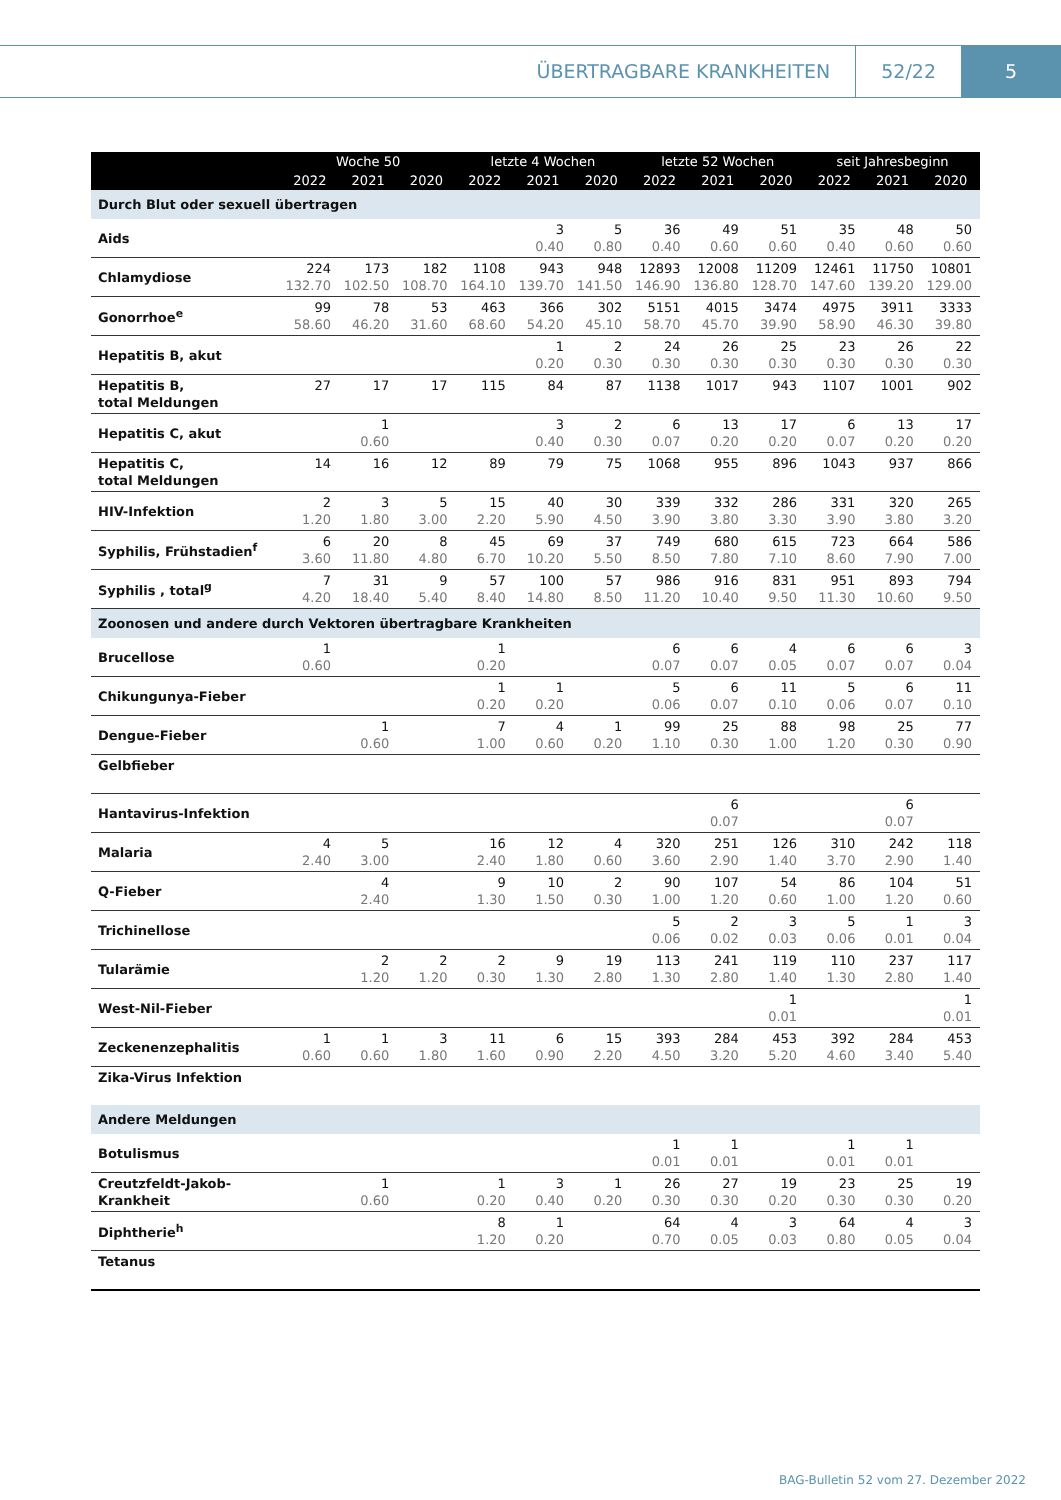ÜBERTRAGBARE KRANKHEITEN 52/22 5
| | Woche 50 | | | letzte 4 Wochen | | | letzte 52 Wochen | | | seit Jahresbeginn | | |
| --- | --- | --- | --- | --- | --- | --- | --- | --- | --- | --- | --- | --- |
| | 2022 | 2021 | 2020 | 2022 | 2021 | 2020 | 2022 | 2021 | 2020 | 2022 | 2021 | 2020 |
| Durch Blut oder sexuell übertragen | | | | | | | | | | | | |
| Aids | | | | | 3 0.40 | 5 0.80 | 36 0.40 | 49 0.60 | 51 0.60 | 35 0.40 | 48 0.60 | 50 0.60 |
| Chlamydiose | 224 132.70 | 173 102.50 | 182 108.70 | 1108 164.10 | 943 139.70 | 948 141.50 | 12893 146.90 | 12008 136.80 | 11209 128.70 | 12461 147.60 | 11750 139.20 | 10801 129.00 |
| Gonorrhoe<sup>e</sup> | 99 58.60 | 78 46.20 | 53 31.60 | 463 68.60 | 366 54.20 | 302 45.10 | 5151 58.70 | 4015 45.70 | 3474 39.90 | 4975 58.90 | 3911 46.30 | 3333 39.80 |
| Hepatitis B, akut | | | | | 1 0.20 | 2 0.30 | 24 0.30 | 26 0.30 | 25 0.30 | 23 0.30 | 26 0.30 | 22 0.30 |
| Hepatitis B, total Meldungen | 27 | 17 | 17 | 115 | 84 | 87 | 1138 | 1017 | 943 | 1107 | 1001 | 902 |
| Hepatitis C, akut | | 1 0.60 | | | 3 0.40 | 2 0.30 | 6 0.07 | 13 0.20 | 17 0.20 | 6 0.07 | 13 0.20 | 17 0.20 |
| Hepatitis C, total Meldungen | 14 | 16 | 12 | 89 | 79 | 75 | 1068 | 955 | 896 | 1043 | 937 | 866 |
| HIV-Infektion | 2 1.20 | 3 1.80 | 5 3.00 | 15 2.20 | 40 5.90 | 30 4.50 | 339 3.90 | 332 3.80 | 286 3.30 | 331 3.90 | 320 3.80 | 265 3.20 |
| Syphilis, Frühstadien<sup>f</sup> | 6 3.60 | 20 11.80 | 8 4.80 | 45 6.70 | 69 10.20 | 37 5.50 | 749 8.50 | 680 7.80 | 615 7.10 | 723 8.60 | 664 7.90 | 586 7.00 |
| Syphilis , total<sup>g</sup> | 7 4.20 | 31 18.40 | 9 5.40 | 57 8.40 | 100 14.80 | 57 8.50 | 986 11.20 | 916 10.40 | 831 9.50 | 951 11.30 | 893 10.60 | 794 9.50 |
| Zoonosen und andere durch Vektoren übertragbare Krankheiten | | | | | | | | | | | | |
| Brucellose | 1 0.60 | | | 1 0.20 | | | 6 0.07 | 6 0.07 | 4 0.05 | 6 0.07 | 6 0.07 | 3 0.04 |
| Chikungunya-Fieber | | | | 1 0.20 | 1 0.20 | | 5 0.06 | 6 0.07 | 11 0.10 | 5 0.06 | 6 0.07 | 11 0.10 |
| Dengue-Fieber | | 1 0.60 | | 7 1.00 | 4 0.60 | 1 0.20 | 99 1.10 | 25 0.30 | 88 1.00 | 98 1.20 | 25 0.30 | 77 0.90 |
| Gelbfieber | | | | | | | | | | | | |
| Hantavirus-Infektion | | | | | | | | 6 0.07 | | | 6 0.07 | |
| Malaria | 4 2.40 | 5 3.00 | | 16 2.40 | 12 1.80 | 4 0.60 | 320 3.60 | 251 2.90 | 126 1.40 | 310 3.70 | 242 2.90 | 118 1.40 |
| Q-Fieber | | 4 2.40 | | 9 1.30 | 10 1.50 | 2 0.30 | 90 1.00 | 107 1.20 | 54 0.60 | 86 1.00 | 104 1.20 | 51 0.60 |
| Trichinellose | | | | | | | 5 0.06 | 2 0.02 | 3 0.03 | 5 0.06 | 1 0.01 | 3 0.04 |
| Tularämie | | 2 1.20 | 2 1.20 | 2 0.30 | 9 1.30 | 19 2.80 | 113 1.30 | 241 2.80 | 119 1.40 | 110 1.30 | 237 2.80 | 117 1.40 |
| West-Nil-Fieber | | | | | | | | | 1 0.01 | | | 1 0.01 |
| Zeckenenzephalitis | 1 0.60 | 1 0.60 | 3 1.80 | 11 1.60 | 6 0.90 | 15 2.20 | 393 4.50 | 284 3.20 | 453 5.20 | 392 4.60 | 284 3.40 | 453 5.40 |
| Zika-Virus Infektion | | | | | | | | | | | | |
| Andere Meldungen | | | | | | | | | | | | |
| Botulismus | | | | | | | 1 0.01 | 1 0.01 | | 1 0.01 | 1 0.01 | |
| Creutzfeldt-Jakob- Krankheit | | 1 0.60 | | 1 0.20 | 3 0.40 | 1 0.20 | 26 0.30 | 27 0.30 | 19 0.20 | 23 0.30 | 25 0.30 | 19 0.20 |
| Diphtherie<sup>h</sup> | | | | 8 1.20 | 1 0.20 | | 64 0.70 | 4 0.05 | 3 0.03 | 64 0.80 | 4 0.05 | 3 0.04 |
| Tetanus | | | | | | | | | | | | |
BAG-Bulletin 52 vom 27. Dezember 2022